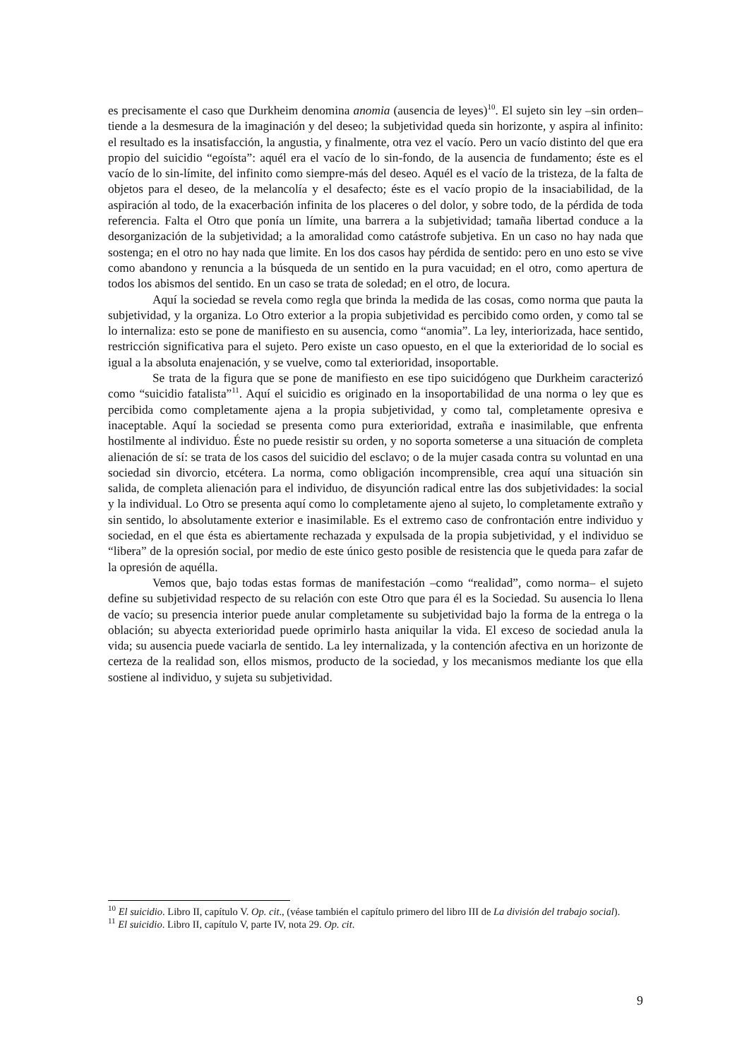es precisamente el caso que Durkheim denomina anomia (ausencia de leyes)<sup>10</sup>. El sujeto sin ley –sin orden– tiende a la desmesura de la imaginación y del deseo; la subjetividad queda sin horizonte, y aspira al infinito: el resultado es la insatisfacción, la angustia, y finalmente, otra vez el vacío. Pero un vacío distinto del que era propio del suicidio “egoísta”: aquél era el vacío de lo sin-fondo, de la ausencia de fundamento; éste es el vacío de lo sin-límite, del infinito como siempre-más del deseo. Aquél es el vacío de la tristeza, de la falta de objetos para el deseo, de la melancolía y el desafecto; éste es el vacío propio de la insaciabilidad, de la aspiración al todo, de la exacerbación infinita de los placeres o del dolor, y sobre todo, de la pérdida de toda referencia. Falta el Otro que ponía un límite, una barrera a la subjetividad; tamaña libertad conduce a la desorganización de la subjetividad; a la amoralidad como catástrofe subjetiva. En un caso no hay nada que sostenga; en el otro no hay nada que limite. En los dos casos hay pérdida de sentido: pero en uno esto se vive como abandono y renuncia a la búsqueda de un sentido en la pura vacuidad; en el otro, como apertura de todos los abismos del sentido. En un caso se trata de soledad; en el otro, de locura.
Aquí la sociedad se revela como regla que brinda la medida de las cosas, como norma que pauta la subjetividad, y la organiza. Lo Otro exterior a la propia subjetividad es percibido como orden, y como tal se lo internaliza: esto se pone de manifiesto en su ausencia, como “anomia”. La ley, interiorizada, hace sentido, restricción significativa para el sujeto. Pero existe un caso opuesto, en el que la exterioridad de lo social es igual a la absoluta enajenación, y se vuelve, como tal exterioridad, insoportable.
Se trata de la figura que se pone de manifiesto en ese tipo suicidógeno que Durkheim caracterizó como “suicidio fatalista”<sup>11</sup>. Aquí el suicidio es originado en la insoportabilidad de una norma o ley que es percibida como completamente ajena a la propia subjetividad, y como tal, completamente opresiva e inaceptable. Aquí la sociedad se presenta como pura exterioridad, extraña e inasimilable, que enfrenta hostilmente al individuo. Éste no puede resistir su orden, y no soporta someterse a una situación de completa alienación de sí: se trata de los casos del suicidio del esclavo; o de la mujer casada contra su voluntad en una sociedad sin divorcio, etcétera. La norma, como obligación incomprensible, crea aquí una situación sin salida, de completa alienación para el individuo, de disyunción radical entre las dos subjetividades: la social y la individual. Lo Otro se presenta aquí como lo completamente ajeno al sujeto, lo completamente extraño y sin sentido, lo absolutamente exterior e inasimilable. Es el extremo caso de confrontación entre individuo y sociedad, en el que ésta es abiertamente rechazada y expulsada de la propia subjetividad, y el individuo se “libera” de la opresión social, por medio de este único gesto posible de resistencia que le queda para zafar de la opresión de aquélla.
Vemos que, bajo todas estas formas de manifestación –como “realidad”, como norma– el sujeto define su subjetividad respecto de su relación con este Otro que para él es la Sociedad. Su ausencia lo llena de vacío; su presencia interior puede anular completamente su subjetividad bajo la forma de la entrega o la oblación; su abyecta exterioridad puede oprimirlo hasta aniquilar la vida. El exceso de sociedad anula la vida; su ausencia puede vaciarla de sentido. La ley internalizada, y la contención afectiva en un horizonte de certeza de la realidad son, ellos mismos, producto de la sociedad, y los mecanismos mediante los que ella sostiene al individuo, y sujeta su subjetividad.
<sup>10</sup> El suicidio. Libro II, capítulo V. Op. cit., (véase también el capítulo primero del libro III de La división del trabajo social).
<sup>11</sup> El suicidio. Libro II, capítulo V, parte IV, nota 29. Op. cit.
9